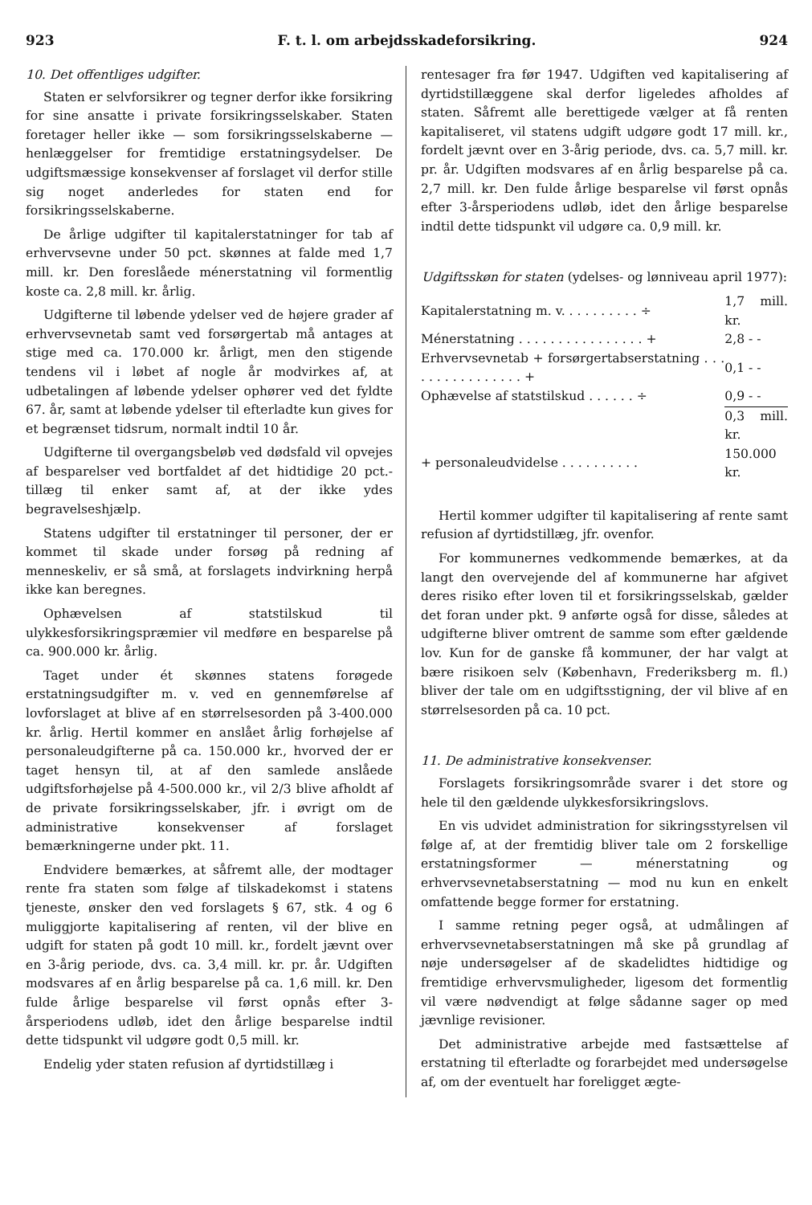923 F. t. l. om arbejdsskadeforsikring. 924
10. Det offentliges udgifter.
Staten er selvforsikrer og tegner derfor ikke forsikring for sine ansatte i private forsikringsselskaber. Staten foretager heller ikke — som forsikringsselskaberne — henlæggelser for fremtidige erstatningsydelser. De udgiftsmæssige konsekvenser af forslaget vil derfor stille sig noget anderledes for staten end for forsikringsselskaberne.
De årlige udgifter til kapitalerstatninger for tab af erhvervsevne under 50 pct. skønnes at falde med 1,7 mill. kr. Den foreslåede ménerstatning vil formentlig koste ca. 2,8 mill. kr. årlig.
Udgifterne til løbende ydelser ved de højere grader af erhvervsevnetab samt ved forsørgertab må antages at stige med ca. 170.000 kr. årligt, men den stigende tendens vil i løbet af nogle år modvirkes af, at udbetalingen af løbende ydelser ophører ved det fyldte 67. år, samt at løbende ydelser til efterladte kun gives for et begrænset tidsrum, normalt indtil 10 år.
Udgifterne til overgangsbeløb ved dødsfald vil opvejes af besparelser ved bortfaldet af det hidtidige 20 pct.-tillæg til enker samt af, at der ikke ydes begravelseshjælp.
Statens udgifter til erstatninger til personer, der er kommet til skade under forsøg på redning af menneskeliv, er så små, at forslagets indvirkning herpå ikke kan beregnes.
Ophævelsen af statstilskud til ulykkesforsikringspræmier vil medføre en besparelse på ca. 900.000 kr. årlig.
Taget under ét skønnes statens forøgede erstatningsudgifter m. v. ved en gennemførelse af lovforslaget at blive af en størrelsesorden på 3-400.000 kr. årlig. Hertil kommer en anslået årlig forhøjelse af personaleudgifterne på ca. 150.000 kr., hvorved der er taget hensyn til, at af den samlede anslåede udgiftsforhøjelse på 4-500.000 kr., vil 2/3 blive afholdt af de private forsikringsselskaber, jfr. i øvrigt om de administrative konsekvenser af forslaget bemærkningerne under pkt. 11.
Endvidere bemærkes, at såfremt alle, der modtager rente fra staten som følge af tilskadekomst i statens tjeneste, ønsker den ved forslagets § 67, stk. 4 og 6 muliggjorte kapitalisering af renten, vil der blive en udgift for staten på godt 10 mill. kr., fordelt jævnt over en 3-årig periode, dvs. ca. 3,4 mill. kr. pr. år. Udgiften modsvares af en årlig besparelse på ca. 1,6 mill. kr. Den fulde årlige besparelse vil først opnås efter 3-årsperiodens udløb, idet den årlige besparelse indtil dette tidspunkt vil udgøre godt 0,5 mill. kr.
Endelig yder staten refusion af dyrtidstillæg i
rentesager fra før 1947. Udgiften ved kapitalisering af dyrtidstillæggene skal derfor ligeledes afholdes af staten. Såfremt alle berettigede vælger at få renten kapitaliseret, vil statens udgift udgøre godt 17 mill. kr., fordelt jævnt over en 3-årig periode, dvs. ca. 5,7 mill. kr. pr. år. Udgiften modsvares af en årlig besparelse på ca. 2,7 mill. kr. Den fulde årlige besparelse vil først opnås efter 3-årsperiodens udløb, idet den årlige besparelse indtil dette tidspunkt vil udgøre ca. 0,9 mill. kr.
Udgiftsskøn for staten (ydelses- og lønniveau april 1977):
| Kapitalerstatning m. v. . . . . . . . . . ÷ | 1,7 mill. kr. |
| Ménerstatning . . . . . . . . . . . . . . . . + | 2,8 - - |
| Erhvervsevnetab + forsørgertabserstatning . . . . . . . . . . . . . . . . + | 0,1 - - |
| Ophævelse af statstilskud . . . . . . ÷ | 0,9 - - |
| | 0,3 mill. kr. |
| + personaleudvidelse . . . . . . . . . . | 150.000 kr. |
Hertil kommer udgifter til kapitalisering af rente samt refusion af dyrtidstillæg, jfr. ovenfor.
For kommunernes vedkommende bemærkes, at da langt den overvejende del af kommunerne har afgivet deres risiko efter loven til et forsikringsselskab, gælder det foran under pkt. 9 anførte også for disse, således at udgifterne bliver omtrent de samme som efter gældende lov. Kun for de ganske få kommuner, der har valgt at bære risikoen selv (København, Frederiksberg m. fl.) bliver der tale om en udgiftsstigning, der vil blive af en størrelsesorden på ca. 10 pct.
11. De administrative konsekvenser.
Forslagets forsikringsområde svarer i det store og hele til den gældende ulykkesforsikringslovs.
En vis udvidet administration for sikringsstyrelsen vil følge af, at der fremtidig bliver tale om 2 forskellige erstatningsformer — ménerstatning og erhvervsevnetabserstatning — mod nu kun en enkelt omfattende begge former for erstatning.
I samme retning peger også, at udmålingen af erhvervsevnetabserstatningen må ske på grundlag af nøje undersøgelser af de skadelidtes hidtidige og fremtidige erhvervsmuligheder, ligesom det formentlig vil være nødvendigt at følge sådanne sager op med jævnlige revisioner.
Det administrative arbejde med fastsættelse af erstatning til efterladte og forarbejdet med undersøgelse af, om der eventuelt har foreligget ægte-